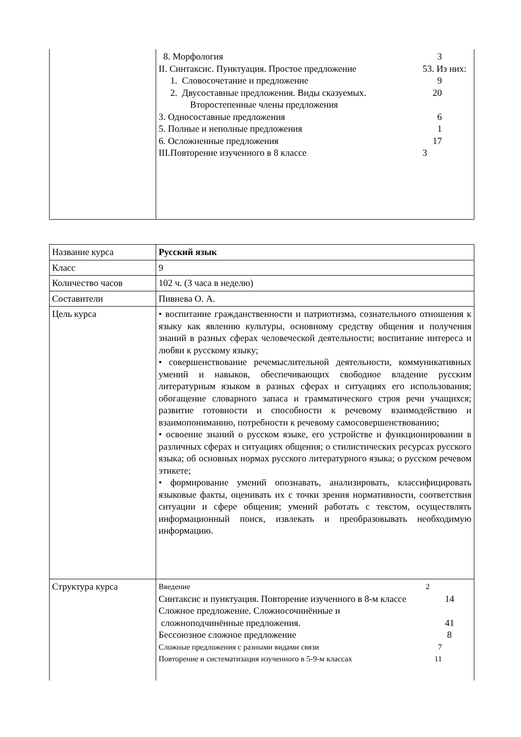| | 8. Морфология 3 II. Синтаксис. Пунктуация. Простое предложение 53. Из них: 1. Словосочетание и предложение 9 2. Двусоставные предложения. Виды сказуемых. 20 Второстепенные члены предложения 3. Односоставные предложения 6 5. Полные и неполные предложения 1 6. Осложненные предложения 17 III.Повторение изученного в 8 классе 3 |
| Название курса | Русский язык |
| Класс | 9 |
| Количество часов | 102 ч. (3 часа в неделю) |
| Составители | Пивнева О. А. |
| Цель курса | • воспитание гражданственности и патриотизма, сознательного отношения к языку как явлению культуры, основному средству общения и получения знаний в разных сферах человеческой деятельности; воспитание интереса и любви к русскому языку; • совершенствование речемыслительной деятельности, коммуникативных умений и навыков, обеспечивающих свободное владение русским литературным языком в разных сферах и ситуациях его использования; обогащение словарного запаса и грамматического строя речи учащихся; развитие готовности и способности к речевому взаимодействию и взаимопониманию, потребности к речевому самосовершенствованию; • освоение знаний о русском языке, его устройстве и функционировании в различных сферах и ситуациях общения; о стилистических ресурсах русского языка; об основных нормах русского литературного языка; о русском речевом этикете; • формирование умений опознавать, анализировать, классифицировать языковые факты, оценивать их с точки зрения нормативности, соответствия ситуации и сфере общения; умений работать с текстом, осуществлять информационный поиск, извлекать и преобразовывать необходимую информацию. |
| Структура курса | Введение 2 Синтаксис и пунктуация. Повторение изученного в 8-м классе 14 Сложное предложение. Сложносочинённые и сложноподчинённые предложения. 41 Бессоюзное сложное предложение 8 Сложные предложения с разными видами связи 7 Повторение и систематизация изученного в 5-9-м классах 11 |